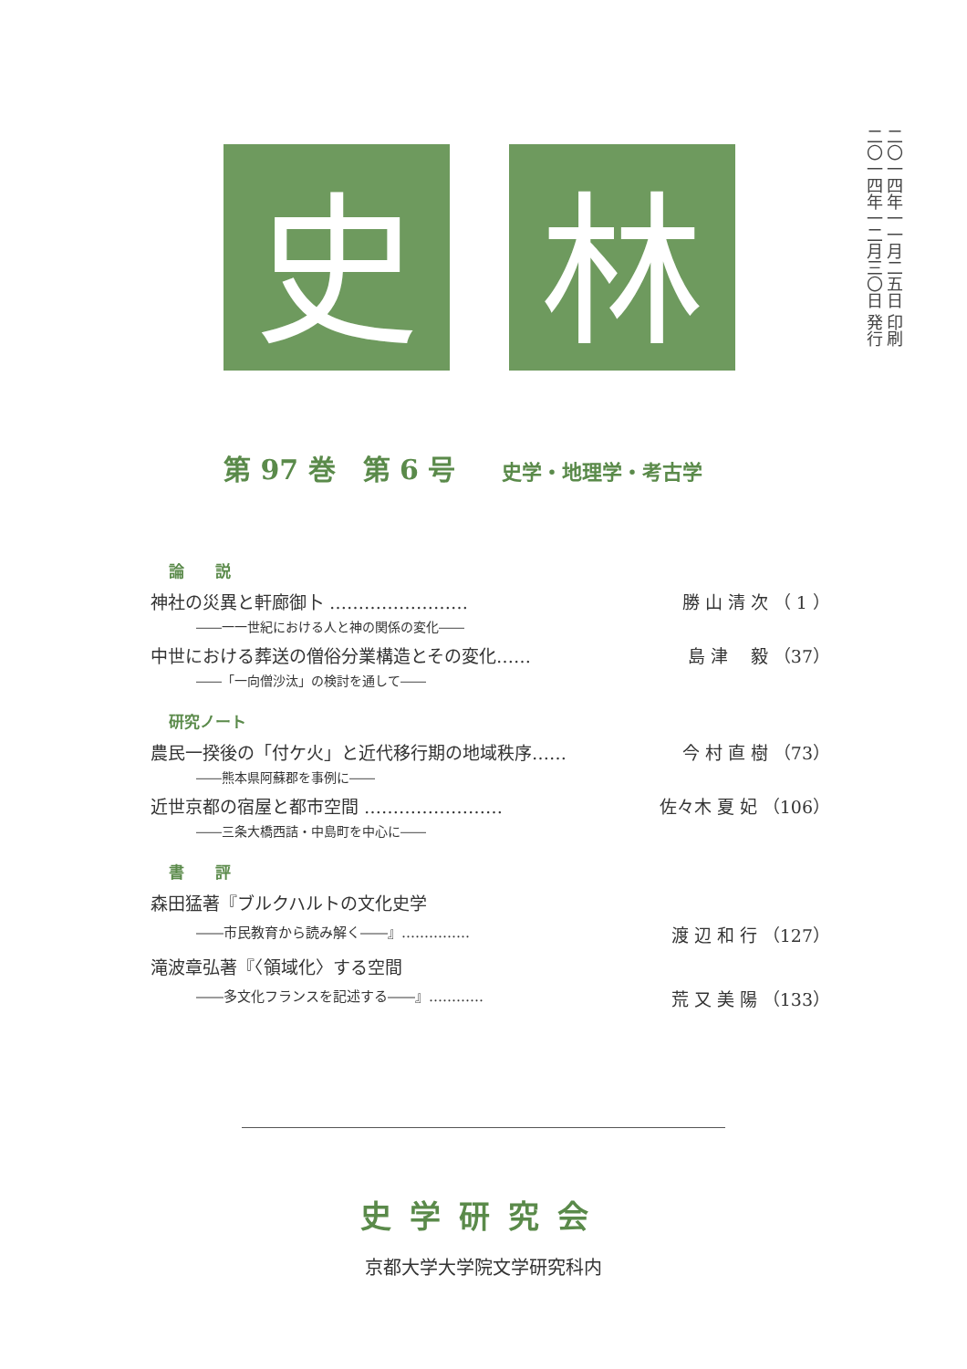二〇一四年一一月二五日 印刷
二〇一四年一二月三〇日 発行
史 林
第 97 巻　第 6 号 史学・地理学・考古学
論　　説
神社の災異と軒廊御卜 …………………… 勝 山 清 次 （ 1 ）
――一一世紀における人と神の関係の変化――
中世における葬送の僧俗分業構造とその変化…… 島 津　 毅 （37）
――「一向僧沙汰」の検討を通して――
研究ノート
農民一揆後の「付ケ火」と近代移行期の地域秩序…… 今 村 直 樹 （73）
――熊本県阿蘇郡を事例に――
近世京都の宿屋と都市空間 …………………… 佐々木 夏 妃 （106）
――三条大橋西詰・中島町を中心に――
書　　評
森田猛著『ブルクハルトの文化史学
――市民教育から読み解く――』…………… 渡 辺 和 行 （127）
滝波章弘著『〈領域化〉する空間
――多文化フランスを記述する――』………… 荒 又 美 陽 （133）
史学研究会
京都大学大学院文学研究科内